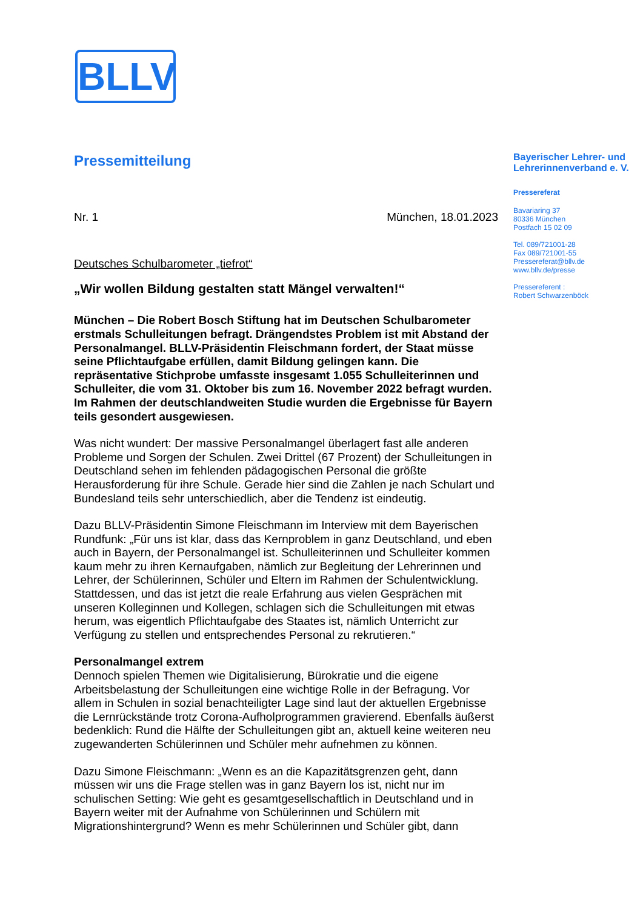BLLV
Pressemitteilung
Nr. 1 München, 18.01.2023
Deutsches Schulbarometer „tiefrot“
„Wir wollen Bildung gestalten statt Mängel verwalten!“
München – Die Robert Bosch Stiftung hat im Deutschen Schulbarometer erstmals Schulleitungen befragt. Drängendstes Problem ist mit Abstand der Personalmangel. BLLV-Präsidentin Fleischmann fordert, der Staat müsse seine Pflichtaufgabe erfüllen, damit Bildung gelingen kann. Die repräsentative Stichprobe umfasste insgesamt 1.055 Schulleiterinnen und Schulleiter, die vom 31. Oktober bis zum 16. November 2022 befragt wurden. Im Rahmen der deutschlandweiten Studie wurden die Ergebnisse für Bayern teils gesondert ausgewiesen.
Was nicht wundert: Der massive Personalmangel überlagert fast alle anderen Probleme und Sorgen der Schulen. Zwei Drittel (67 Prozent) der Schulleitungen in Deutschland sehen im fehlenden pädagogischen Personal die größte Herausforderung für ihre Schule. Gerade hier sind die Zahlen je nach Schulart und Bundesland teils sehr unterschiedlich, aber die Tendenz ist eindeutig.
Dazu BLLV-Präsidentin Simone Fleischmann im Interview mit dem Bayerischen Rundfunk: „Für uns ist klar, dass das Kernproblem in ganz Deutschland, und eben auch in Bayern, der Personalmangel ist. Schulleiterinnen und Schulleiter kommen kaum mehr zu ihren Kernaufgaben, nämlich zur Begleitung der Lehrerinnen und Lehrer, der Schülerinnen, Schüler und Eltern im Rahmen der Schulentwicklung. Stattdessen, und das ist jetzt die reale Erfahrung aus vielen Gesprächen mit unseren Kolleginnen und Kollegen, schlagen sich die Schulleitungen mit etwas herum, was eigentlich Pflichtaufgabe des Staates ist, nämlich Unterricht zur Verfügung zu stellen und entsprechendes Personal zu rekrutieren.“
Personalmangel extrem
Dennoch spielen Themen wie Digitalisierung, Bürokratie und die eigene Arbeitsbelastung der Schulleitungen eine wichtige Rolle in der Befragung. Vor allem in Schulen in sozial benachteiligter Lage sind laut der aktuellen Ergebnisse die Lernrückstände trotz Corona-Aufholprogrammen gravierend. Ebenfalls äußerst bedenklich: Rund die Hälfte der Schulleitungen gibt an, aktuell keine weiteren neu zugewanderten Schülerinnen und Schüler mehr aufnehmen zu können.
Dazu Simone Fleischmann: „Wenn es an die Kapazitätsgrenzen geht, dann müssen wir uns die Frage stellen was in ganz Bayern los ist, nicht nur im schulischen Setting: Wie geht es gesamtgesellschaftlich in Deutschland und in Bayern weiter mit der Aufnahme von Schülerinnen und Schülern mit Migrationshintergrund? Wenn es mehr Schülerinnen und Schüler gibt, dann
Bayerischer Lehrer- und Lehrerinnenverband e. V.
Pressereferat
Bavariaring 37
80336 München
Postfach 15 02 09
Tel. 089/721001-28
Fax 089/721001-55
Pressereferat@bllv.de
www.bllv.de/presse
Pressereferent :
Robert Schwarzenböck